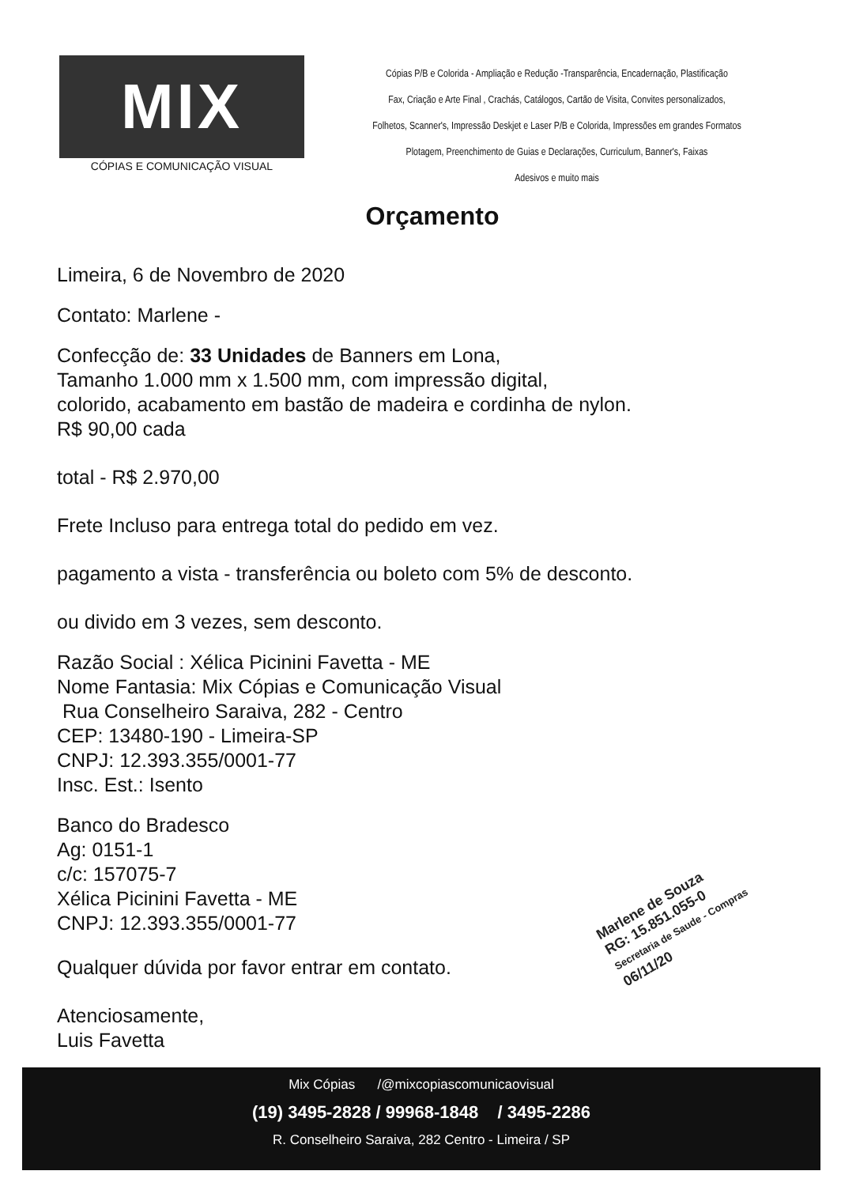MIX
CÓPIAS E COMUNICAÇÃO VISUAL
Cópias P/B e Colorida - Ampliação e Redução -Transparência, Encadernação, Plastificação
Fax, Criação e Arte Final , Crachás, Catálogos, Cartão de Visita, Convites personalizados,
Folhetos, Scanner's, Impressão Deskjet e Laser P/B e Colorida, Impressões em grandes Formatos
Plotagem, Preenchimento de Guias e Declarações, Curriculum, Banner's, Faixas
Adesivos e muito mais
Orçamento
Limeira, 6 de Novembro de 2020
Contato: Marlene -
Confecção de: 33 Unidades de Banners em Lona,
Tamanho 1.000 mm x 1.500 mm, com impressão digital,
colorido, acabamento em bastão de madeira e cordinha de nylon.
R$ 90,00 cada
total - R$ 2.970,00
Frete Incluso para entrega total do pedido em vez.
pagamento a vista - transferência ou boleto com 5% de desconto.
ou divido em 3 vezes, sem desconto.
Razão Social : Xélica Picinini Favetta - ME
Nome Fantasia: Mix Cópias e Comunicação Visual
Rua Conselheiro Saraiva, 282 - Centro
CEP: 13480-190 - Limeira-SP
CNPJ: 12.393.355/0001-77
Insc. Est.: Isento
Banco do Bradesco
Ag: 0151-1
c/c: 157075-7
Xélica Picinini Favetta - ME
CNPJ: 12.393.355/0001-77
Qualquer dúvida por favor entrar em contato.
Atenciosamente,
Luis Favetta
Marlene de Souza
RG: 15.851.055-0
Secretaria de Saude - Compras
06/11/20
Mix Cópias /@mixcopiascomunicaovisual
(19) 3495-2828 / 99968-1848 / 3495-2286
R. Conselheiro Saraiva, 282 Centro - Limeira / SP